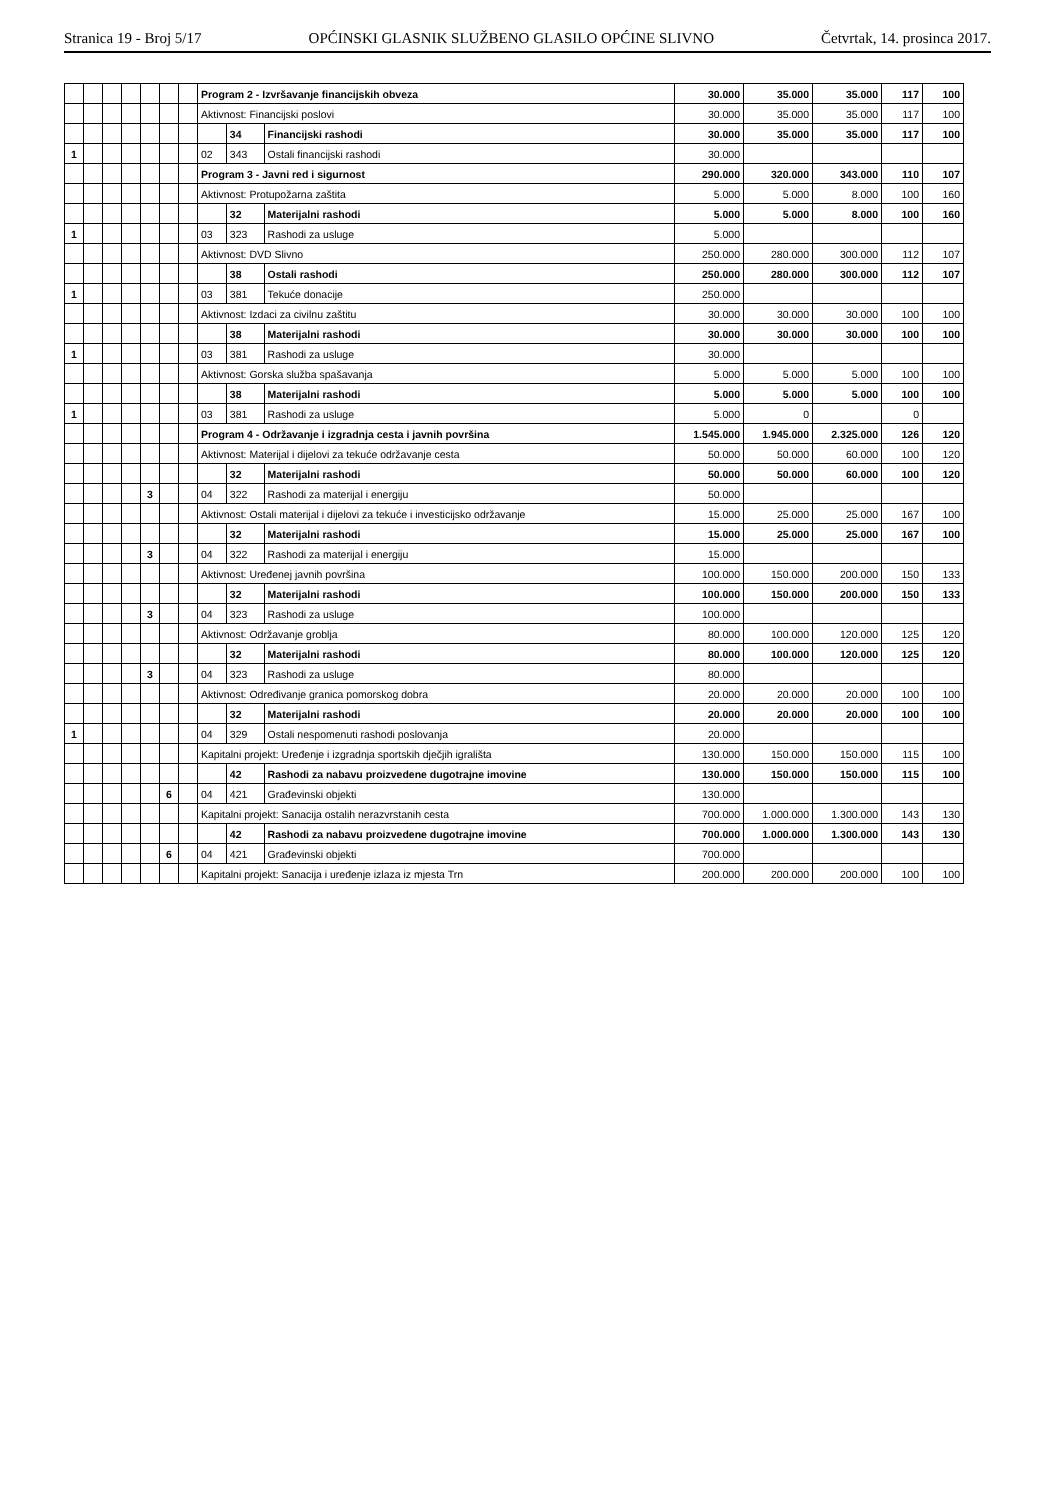Stranica 19 - Broj 5/17 OPĆINSKI GLASNIK SLUŽBENO GLASILO OPĆINE SLIVNO Četvrtak, 14. prosinca 2017.
| | | | | | | | Program 2 - Izvršavanje financijskih obveza | | | 30.000 | 35.000 | 35.000 | 117 | 100 |
| | | | | | | | Aktivnost: Financijski poslovi | | | 30.000 | 35.000 | 35.000 | 117 | 100 |
| | | | | | | | | 34 | Financijski rashodi | 30.000 | 35.000 | 35.000 | 117 | 100 |
| 1 | | | | | | | 02 | 343 | Ostali financijski rashodi | 30.000 | | | | |
| | | | | | | | Program 3 - Javni red i sigurnost | | | 290.000 | 320.000 | 343.000 | 110 | 107 |
| | | | | | | | Aktivnost: Protupožarna zaštita | | | 5.000 | 5.000 | 8.000 | 100 | 160 |
| | | | | | | | | 32 | Materijalni rashodi | 5.000 | 5.000 | 8.000 | 100 | 160 |
| 1 | | | | | | | 03 | 323 | Rashodi za usluge | 5.000 | | | | |
| | | | | | | | Aktivnost: DVD Slivno | | | 250.000 | 280.000 | 300.000 | 112 | 107 |
| | | | | | | | | 38 | Ostali rashodi | 250.000 | 280.000 | 300.000 | 112 | 107 |
| 1 | | | | | | | 03 | 381 | Tekuće donacije | 250.000 | | | | |
| | | | | | | | Aktivnost: Izdaci za civilnu zaštitu | | | 30.000 | 30.000 | 30.000 | 100 | 100 |
| | | | | | | | | 38 | Materijalni rashodi | 30.000 | 30.000 | 30.000 | 100 | 100 |
| 1 | | | | | | | 03 | 381 | Rashodi za usluge | 30.000 | | | | |
| | | | | | | | Aktivnost: Gorska služba spašavanja | | | 5.000 | 5.000 | 5.000 | 100 | 100 |
| | | | | | | | | 38 | Materijalni rashodi | 5.000 | 5.000 | 5.000 | 100 | 100 |
| 1 | | | | | | | 03 | 381 | Rashodi za usluge | 5.000 | 0 | | 0 | |
| | | | | | | | Program 4 - Održavanje i izgradnja cesta i javnih površina | | | 1.545.000 | 1.945.000 | 2.325.000 | 126 | 120 |
| | | | | | | | Aktivnost: Materijal i dijelovi za tekuće održavanje cesta | | | 50.000 | 50.000 | 60.000 | 100 | 120 |
| | | | | | | | | 32 | Materijalni rashodi | 50.000 | 50.000 | 60.000 | 100 | 120 |
| | | | | 3 | | | 04 | 322 | Rashodi za materijal i energiju | 50.000 | | | | |
| | | | | | | | Aktivnost: Ostali materijal i dijelovi za tekuće i investicijsko održavanje | | | 15.000 | 25.000 | 25.000 | 167 | 100 |
| | | | | | | | | 32 | Materijalni rashodi | 15.000 | 25.000 | 25.000 | 167 | 100 |
| | | | | 3 | | | 04 | 322 | Rashodi za materijal i energiju | 15.000 | | | | |
| | | | | | | | Aktivnost: Uređenej javnih površina | | | 100.000 | 150.000 | 200.000 | 150 | 133 |
| | | | | | | | | 32 | Materijalni rashodi | 100.000 | 150.000 | 200.000 | 150 | 133 |
| | | | | 3 | | | 04 | 323 | Rashodi za usluge | 100.000 | | | | |
| | | | | | | | Aktivnost: Održavanje groblja | | | 80.000 | 100.000 | 120.000 | 125 | 120 |
| | | | | | | | | 32 | Materijalni rashodi | 80.000 | 100.000 | 120.000 | 125 | 120 |
| | | | | 3 | | | 04 | 323 | Rashodi za usluge | 80.000 | | | | |
| | | | | | | | Aktivnost: Određivanje granica pomorskog dobra | | | 20.000 | 20.000 | 20.000 | 100 | 100 |
| | | | | | | | | 32 | Materijalni rashodi | 20.000 | 20.000 | 20.000 | 100 | 100 |
| 1 | | | | | | | 04 | 329 | Ostali nespomenuti rashodi poslovanja | 20.000 | | | | |
| | | | | | | | Kapitalni projekt: Uređenje i izgradnja sportskih dječjih igrališta | | | 130.000 | 150.000 | 150.000 | 115 | 100 |
| | | | | | | | | 42 | Rashodi za nabavu proizvedene dugotrajne imovine | 130.000 | 150.000 | 150.000 | 115 | 100 |
| | | | | | 6 | | 04 | 421 | Građevinski objekti | 130.000 | | | | |
| | | | | | | | Kapitalni projekt: Sanacija ostalih nerazvrstanih cesta | | | 700.000 | 1.000.000 | 1.300.000 | 143 | 130 |
| | | | | | | | | 42 | Rashodi za nabavu proizvedene dugotrajne imovine | 700.000 | 1.000.000 | 1.300.000 | 143 | 130 |
| | | | | | 6 | | 04 | 421 | Građevinski objekti | 700.000 | | | | |
| | | | | | | | Kapitalni projekt: Sanacija i uređenje izlaza iz mjesta Trn | | | 200.000 | 200.000 | 200.000 | 100 | 100 |